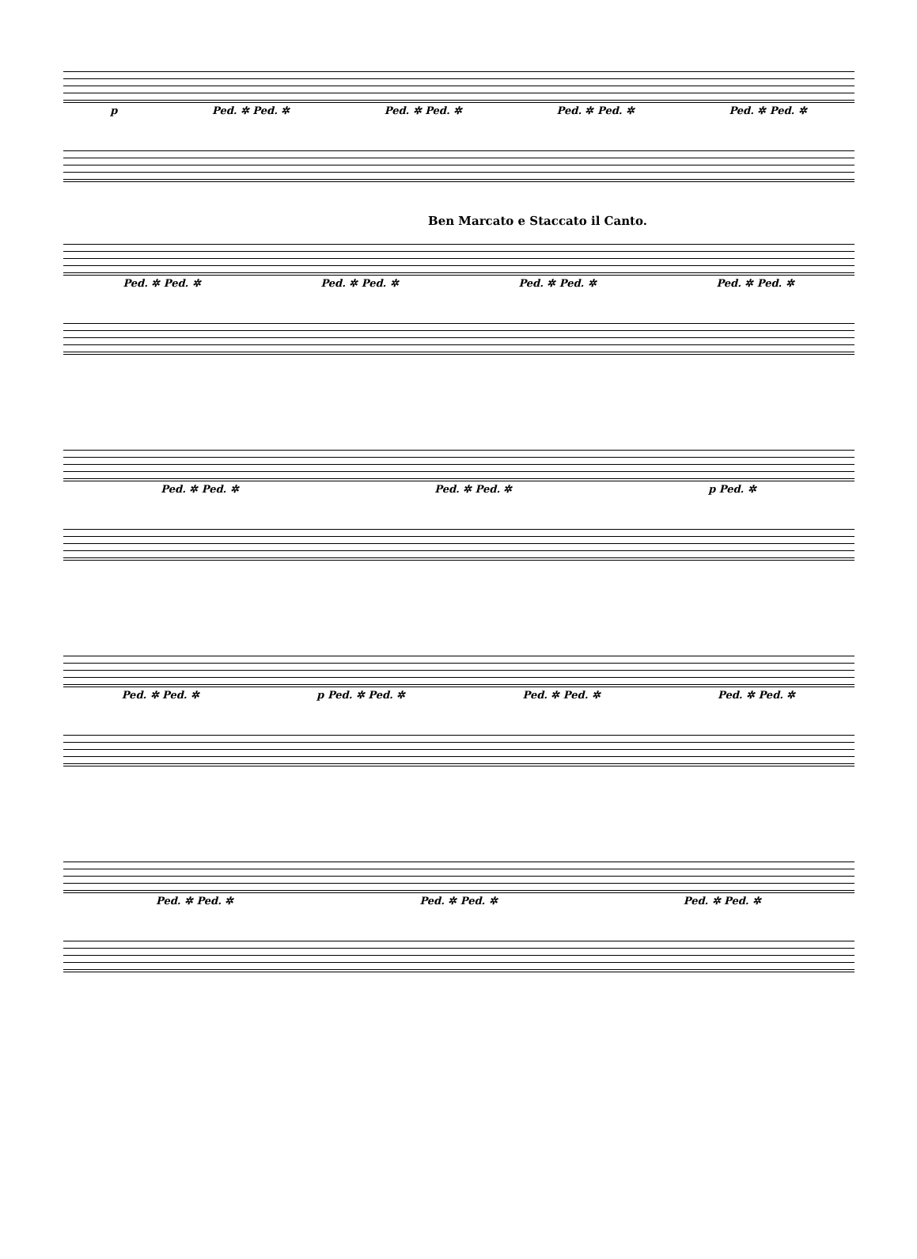p Ped. ✲ Ped. ✲ Ped. ✲ Ped. ✲ Ped. ✲ Ped. ✲ Ped. ✲ Ped. ✲
Ben Marcato e Staccato il Canto.
Ped. ✲ Ped. ✲ Ped. ✲ Ped. ✲ Ped. ✲ Ped. ✲ Ped. ✲ Ped. ✲
Ped. ✲ Ped. ✲ Ped. ✲ Ped. ✲ p Ped. ✲
Ped. ✲ Ped. ✲ p Ped. ✲ Ped. ✲ Ped. ✲ Ped. ✲ Ped. ✲ Ped. ✲
Ped. ✲ Ped. ✲ Ped. ✲ Ped. ✲ Ped. ✲ Ped. ✲